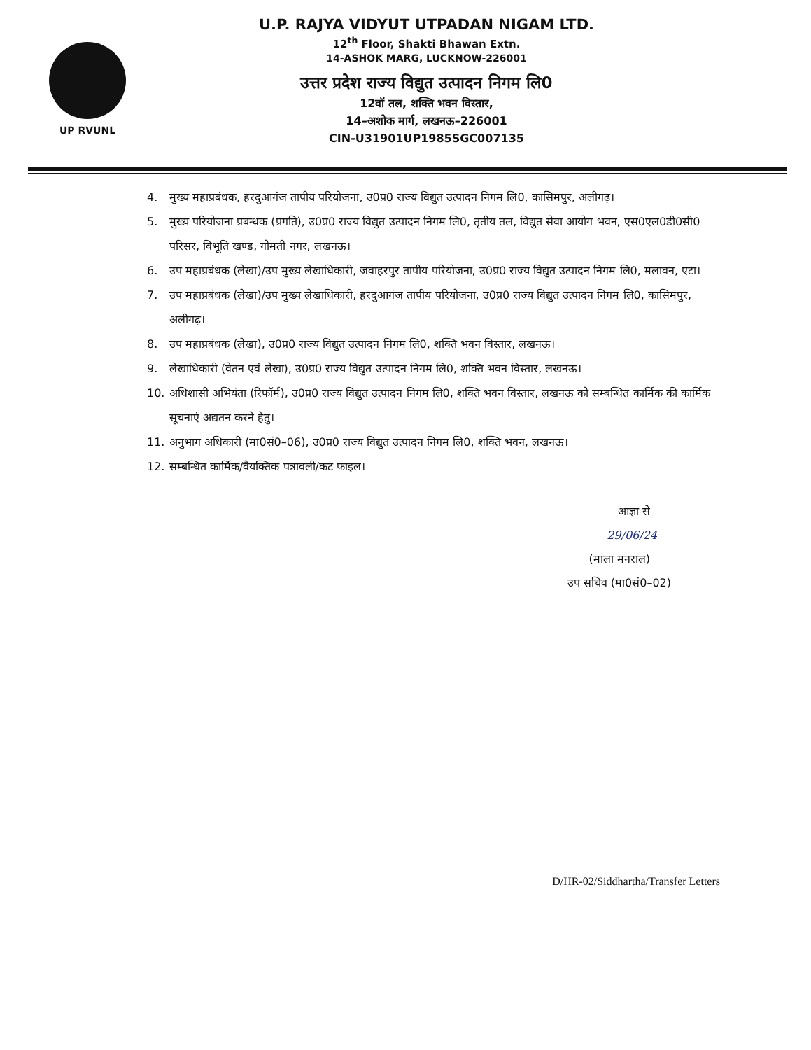UP RVUNL
U.P. RAJYA VIDYUT UTPADAN NIGAM LTD.
12<sup>th</sup> Floor, Shakti Bhawan Extn.
14-ASHOK MARG, LUCKNOW-226001
उत्तर प्रदेश राज्य विद्युत उत्पादन निगम लि0
12वॉ तल, शक्ति भवन विस्तार,
14–अशोक मार्ग, लखनऊ–226001
CIN-U31901UP1985SGC007135
4. मुख्य महाप्रबंधक, हरदुआगंज तापीय परियोजना, उ0प्र0 राज्य विद्युत उत्पादन निगम लि0, कासिमपुर, अलीगढ़।
5. मुख्य परियोजना प्रबन्धक (प्रगति), उ0प्र0 राज्य विद्युत उत्पादन निगम लि0, तृतीय तल, विद्युत सेवा आयोग भवन, एस0एल0डी0सी0 परिसर, विभूति खण्ड, गोमती नगर, लखनऊ।
6. उप महाप्रबंधक (लेखा)/उप मुख्य लेखाधिकारी, जवाहरपुर तापीय परियोजना, उ0प्र0 राज्य विद्युत उत्पादन निगम लि0, मलावन, एटा।
7. उप महाप्रबंधक (लेखा)/उप मुख्य लेखाधिकारी, हरदुआगंज तापीय परियोजना, उ0प्र0 राज्य विद्युत उत्पादन निगम लि0, कासिमपुर, अलीगढ़।
8. उप महाप्रबंधक (लेखा), उ0प्र0 राज्य विद्युत उत्पादन निगम लि0, शक्ति भवन विस्तार, लखनऊ।
9. लेखाधिकारी (वेतन एवं लेखा), उ0प्र0 राज्य विद्युत उत्पादन निगम लि0, शक्ति भवन विस्तार, लखनऊ।
10. अधिशासी अभियंता (रिफॉर्म), उ0प्र0 राज्य विद्युत उत्पादन निगम लि0, शक्ति भवन विस्तार, लखनऊ को सम्बन्धित कार्मिक की कार्मिक सूचनाएं अद्यतन करने हेतु।
11. अनुभाग अधिकारी (मा0सं0–06), उ0प्र0 राज्य विद्युत उत्पादन निगम लि0, शक्ति भवन, लखनऊ।
12. सम्बन्धित कार्मिक/वैयक्तिक पत्रावली/कट फाइल।
आज्ञा से
29/06/24
(माला मनराल)
उप सचिव (मा0सं0–02)
D/HR-02/Siddhartha/Transfer Letters